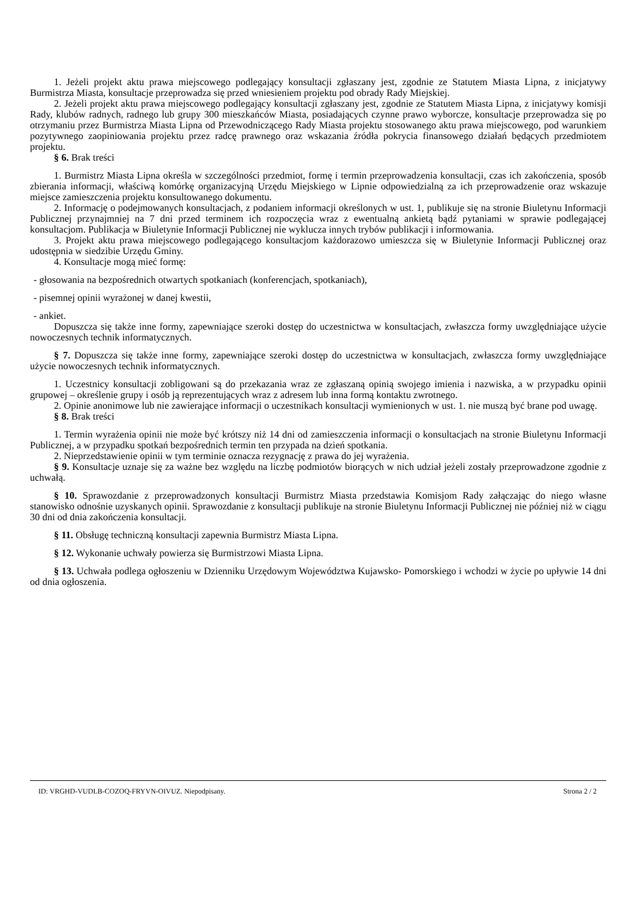1. Jeżeli projekt aktu prawa miejscowego podlegający konsultacji zgłaszany jest, zgodnie ze Statutem Miasta Lipna, z inicjatywy Burmistrza Miasta, konsultacje przeprowadza się przed wniesieniem projektu pod obrady Rady Miejskiej.
2. Jeżeli projekt aktu prawa miejscowego podlegający konsultacji zgłaszany jest, zgodnie ze Statutem Miasta Lipna, z inicjatywy komisji Rady, klubów radnych, radnego lub grupy 300 mieszkańców Miasta, posiadających czynne prawo wyborcze, konsultacje przeprowadza się po otrzymaniu przez Burmistrza Miasta Lipna od Przewodniczącego Rady Miasta projektu stosowanego aktu prawa miejscowego, pod warunkiem pozytywnego zaopiniowania projektu przez radcę prawnego oraz wskazania źródła pokrycia finansowego działań będących przedmiotem projektu.
§ 6. Brak treści
1. Burmistrz Miasta Lipna określa w szczególności przedmiot, formę i termin przeprowadzenia konsultacji, czas ich zakończenia, sposób zbierania informacji, właściwą komórkę organizacyjną Urzędu Miejskiego w Lipnie odpowiedzialną za ich przeprowadzenie oraz wskazuje miejsce zamieszczenia projektu konsultowanego dokumentu.
2. Informację o podejmowanych konsultacjach, z podaniem informacji określonych w ust. 1, publikuje się na stronie Biuletynu Informacji Publicznej przynajmniej na 7 dni przed terminem ich rozpoczęcia wraz z ewentualną ankietą bądź pytaniami w sprawie podlegającej konsultacjom. Publikacja w Biuletynie Informacji Publicznej nie wyklucza innych trybów publikacji i informowania.
3. Projekt aktu prawa miejscowego podlegającego konsultacjom każdorazowo umieszcza się w Biuletynie Informacji Publicznej oraz udostępnia w siedzibie Urzędu Gminy.
4. Konsultacje mogą mieć formę:
- głosowania na bezpośrednich otwartych spotkaniach (konferencjach, spotkaniach),
- pisemnej opinii wyrażonej w danej kwestii,
- ankiet.
Dopuszcza się także inne formy, zapewniające szeroki dostęp do uczestnictwa w konsultacjach, zwłaszcza formy uwzględniające użycie nowoczesnych technik informatycznych.
§ 7. Dopuszcza się także inne formy, zapewniające szeroki dostęp do uczestnictwa w konsultacjach, zwłaszcza formy uwzględniające użycie nowoczesnych technik informatycznych.
1. Uczestnicy konsultacji zobligowani są do przekazania wraz ze zgłaszaną opinią swojego imienia i nazwiska, a w przypadku opinii grupowej – określenie grupy i osób ją reprezentujących wraz z adresem lub inna formą kontaktu zwrotnego.
2. Opinie anonimowe lub nie zawierające informacji o uczestnikach konsultacji wymienionych w ust. 1. nie muszą być brane pod uwagę.
§ 8. Brak treści
1. Termin wyrażenia opinii nie może być krótszy niż 14 dni od zamieszczenia informacji o konsultacjach na stronie Biuletynu Informacji Publicznej, a w przypadku spotkań bezpośrednich termin ten przypada na dzień spotkania.
2. Nieprzedstawienie opinii w tym terminie oznacza rezygnację z prawa do jej wyrażenia.
§ 9. Konsultacje uznaje się za ważne bez względu na liczbę podmiotów biorących w nich udział jeżeli zostały przeprowadzone zgodnie z uchwałą.
§ 10. Sprawozdanie z przeprowadzonych konsultacji Burmistrz Miasta przedstawia Komisjom Rady załączając do niego własne stanowisko odnośnie uzyskanych opinii. Sprawozdanie z konsultacji publikuje na stronie Biuletynu Informacji Publicznej nie później niż w ciągu 30 dni od dnia zakończenia konsultacji.
§ 11. Obsługę techniczną konsultacji zapewnia Burmistrz Miasta Lipna.
§ 12. Wykonanie uchwały powierza się Burmistrzowi Miasta Lipna.
§ 13. Uchwała podlega ogłoszeniu w Dzienniku Urzędowym Województwa Kujawsko- Pomorskiego i wchodzi w życie po upływie 14 dni od dnia ogłoszenia.
ID: VRGHD-VUDLB-COZOQ-FRYVN-OIVUZ. Niepodpisany. Strona 2 / 2